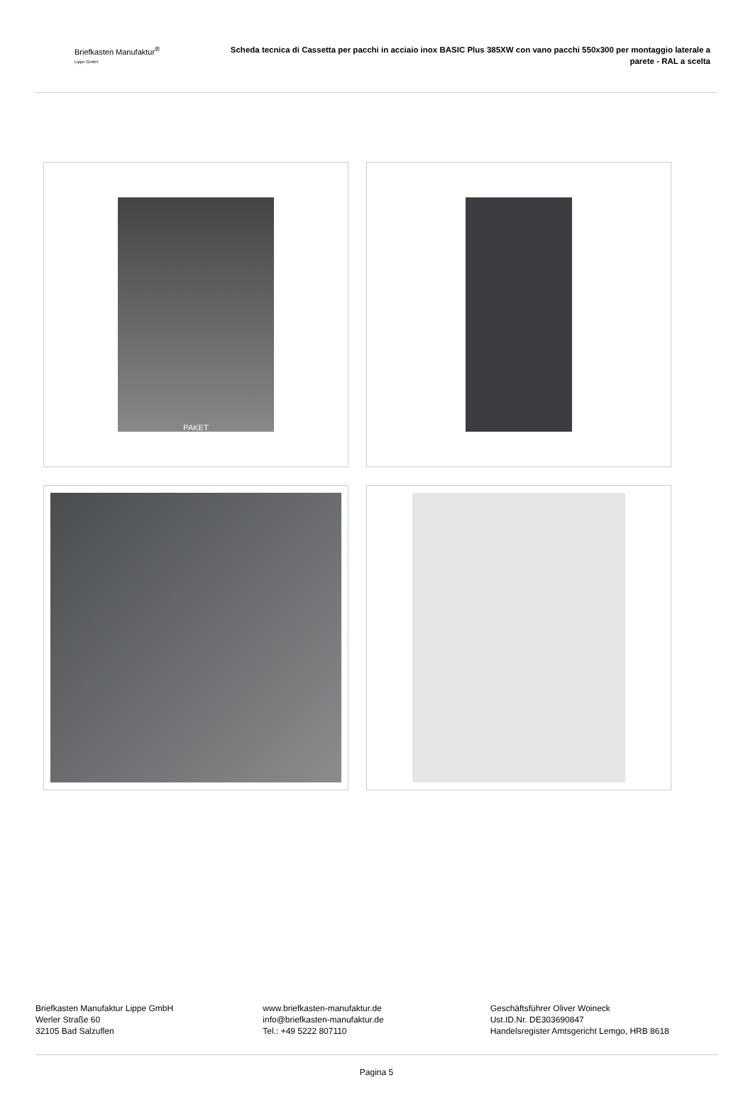Briefkasten Manufaktur<sup>®</sup>
Lippe GmbH
Scheda tecnica di Cassetta per pacchi in acciaio inox BASIC Plus 385XW con vano pacchi 550x300 per montaggio laterale a parete - RAL a scelta
PAKET
Briefkasten Manufaktur Lippe GmbH
Werler Straße 60
32105 Bad Salzuflen
www.briefkasten-manufaktur.de
info@briefkasten-manufaktur.de
Tel.: +49 5222 807110
Geschäftsführer Oliver Woineck
Ust.ID.Nr. DE303690847
Handelsregister Amtsgericht Lemgo, HRB 8618
Pagina 5